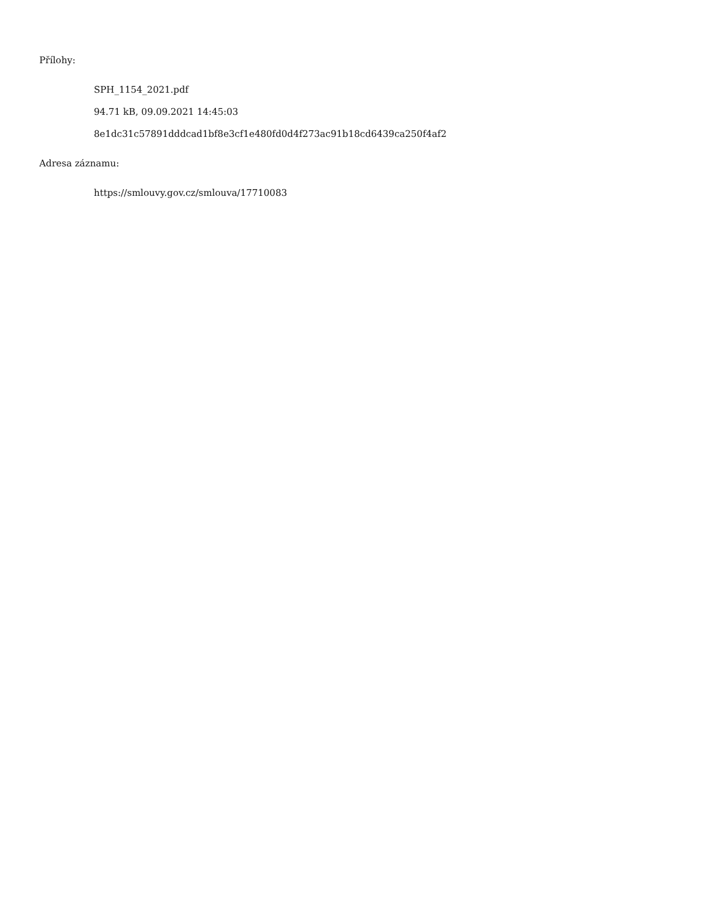Přílohy:
SPH_1154_2021.pdf
94.71 kB, 09.09.2021 14:45:03
8e1dc31c57891dddcad1bf8e3cf1e480fd0d4f273ac91b18cd6439ca250f4af2
Adresa záznamu:
https://smlouvy.gov.cz/smlouva/17710083